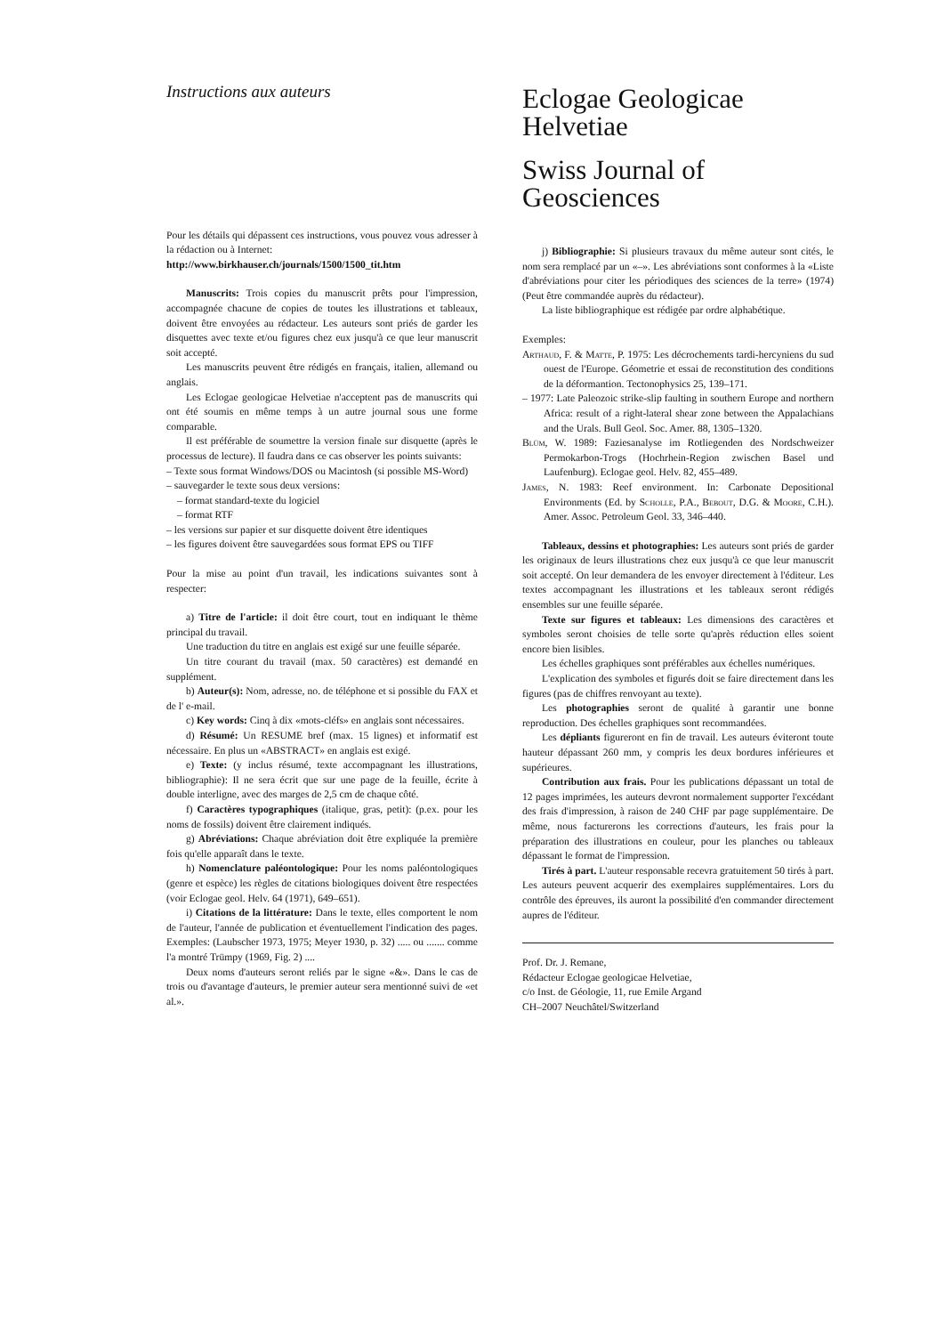Instructions aux auteurs
Pour les détails qui dépassent ces instructions, vous pouvez vous adresser à la rédaction ou à Internet:
http://www.birkhauser.ch/journals/1500/1500_tit.htm
Manuscrits: Trois copies du manuscrit prêts pour l'impression, accompagnée chacune de copies de toutes les illustrations et tableaux, doivent être envoyées au rédacteur. Les auteurs sont priés de garder les disquettes avec texte et/ou figures chez eux jusqu'à ce que leur manuscrit soit accepté.
Les manuscrits peuvent être rédigés en français, italien, allemand ou anglais.
Les Eclogae geologicae Helvetiae n'acceptent pas de manuscrits qui ont été soumis en même temps à un autre journal sous une forme comparable.
Il est préférable de soumettre la version finale sur disquette (après le processus de lecture). Il faudra dans ce cas observer les points suivants:
– Texte sous format Windows/DOS ou Macintosh (si possible MS-Word)
– sauvegarder le texte sous deux versions:
– format standard-texte du logiciel
– format RTF
– les versions sur papier et sur disquette doivent être identiques
– les figures doivent être sauvegardées sous format EPS ou TIFF
Pour la mise au point d'un travail, les indications suivantes sont à respecter:
a) Titre de l'article: il doit être court, tout en indiquant le thème principal du travail.
Une traduction du titre en anglais est exigé sur une feuille séparée.
Un titre courant du travail (max. 50 caractères) est demandé en supplément.
b) Auteur(s): Nom, adresse, no. de téléphone et si possible du FAX et de l' e-mail.
c) Key words: Cinq à dix «mots-cléfs» en anglais sont nécessaires.
d) Résumé: Un RESUME bref (max. 15 lignes) et informatif est nécessaire. En plus un «ABSTRACT» en anglais est exigé.
e) Texte: (y inclus résumé, texte accompagnant les illustrations, bibliographie): Il ne sera écrit que sur une page de la feuille, écrite à double interligne, avec des marges de 2,5 cm de chaque côté.
f) Caractères typographiques (italique, gras, petit): (p.ex. pour les noms de fossils) doivent être clairement indiqués.
g) Abréviations: Chaque abréviation doit être expliquée la première fois qu'elle apparaît dans le texte.
h) Nomenclature paléontologique: Pour les noms paléontologiques (genre et espèce) les règles de citations biologiques doivent être respectées (voir Eclogae geol. Helv. 64 (1971), 649–651).
i) Citations de la littérature: Dans le texte, elles comportent le nom de l'auteur, l'année de publication et éventuellement l'indication des pages. Exemples: (Laubscher 1973, 1975; Meyer 1930, p. 32) ..... ou ....... comme l'a montré Trümpy (1969, Fig. 2) ....
Deux noms d'auteurs seront reliés par le signe «&». Dans le cas de trois ou d'avantage d'auteurs, le premier auteur sera mentionné suivi de «et al.».
Eclogae Geologicae
Helvetiae
Swiss Journal of
Geosciences
j) Bibliographie: Si plusieurs travaux du même auteur sont cités, le nom sera remplacé par un «–». Les abréviations sont conformes à la «Liste d'abréviations pour citer les périodiques des sciences de la terre» (1974) (Peut être commandée auprès du rédacteur).
La liste bibliographique est rédigée par ordre alphabétique.
Exemples:
Arthaud, F. & Matte, P. 1975: Les décrochements tardi-hercyniens du sud ouest de l'Europe. Géometrie et essai de reconstitution des conditions de la déformantion. Tectonophysics 25, 139–171.
– 1977: Late Paleozoic strike-slip faulting in southern Europe and northern Africa: result of a right-lateral shear zone between the Appalachians and the Urals. Bull Geol. Soc. Amer. 88, 1305–1320.
Blüm, W. 1989: Faziesanalyse im Rotliegenden des Nordschweizer Permokarbon-Trogs (Hochrhein-Region zwischen Basel und Laufenburg). Eclogae geol. Helv. 82, 455–489.
James, N. 1983: Reef environment. In: Carbonate Depositional Environments (Ed. by Scholle, P.A., Bebout, D.G. & Moore, C.H.). Amer. Assoc. Petroleum Geol. 33, 346–440.
Tableaux, dessins et photographies: Les auteurs sont priés de garder les originaux de leurs illustrations chez eux jusqu'à ce que leur manuscrit soit accepté. On leur demandera de les envoyer directement à l'éditeur. Les textes accompagnant les illustrations et les tableaux seront rédigés ensembles sur une feuille séparée.
Texte sur figures et tableaux: Les dimensions des caractères et symboles seront choisies de telle sorte qu'après réduction elles soient encore bien lisibles.
Les échelles graphiques sont préférables aux échelles numériques.
L'explication des symboles et figurés doit se faire directement dans les figures (pas de chiffres renvoyant au texte).
Les photographies seront de qualité à garantir une bonne reproduction. Des échelles graphiques sont recommandées.
Les dépliants figureront en fin de travail. Les auteurs éviteront toute hauteur dépassant 260 mm, y compris les deux bordures inférieures et supérieures.
Contribution aux frais. Pour les publications dépassant un total de 12 pages imprimées, les auteurs devront normalement supporter l'excédant des frais d'impression, à raison de 240 CHF par page supplémentaire. De même, nous facturerons les corrections d'auteurs, les frais pour la préparation des illustrations en couleur, pour les planches ou tableaux dépassant le format de l'impression.
Tirés à part. L'auteur responsable recevra gratuitement 50 tirés à part. Les auteurs peuvent acquerir des exemplaires supplémentaires. Lors du contrôle des épreuves, ils auront la possibilité d'en commander directement aupres de l'éditeur.
Prof. Dr. J. Remane,
Rédacteur Eclogae geologicae Helvetiae,
c/o Inst. de Géologie, 11, rue Emile Argand
CH–2007 Neuchâtel/Switzerland